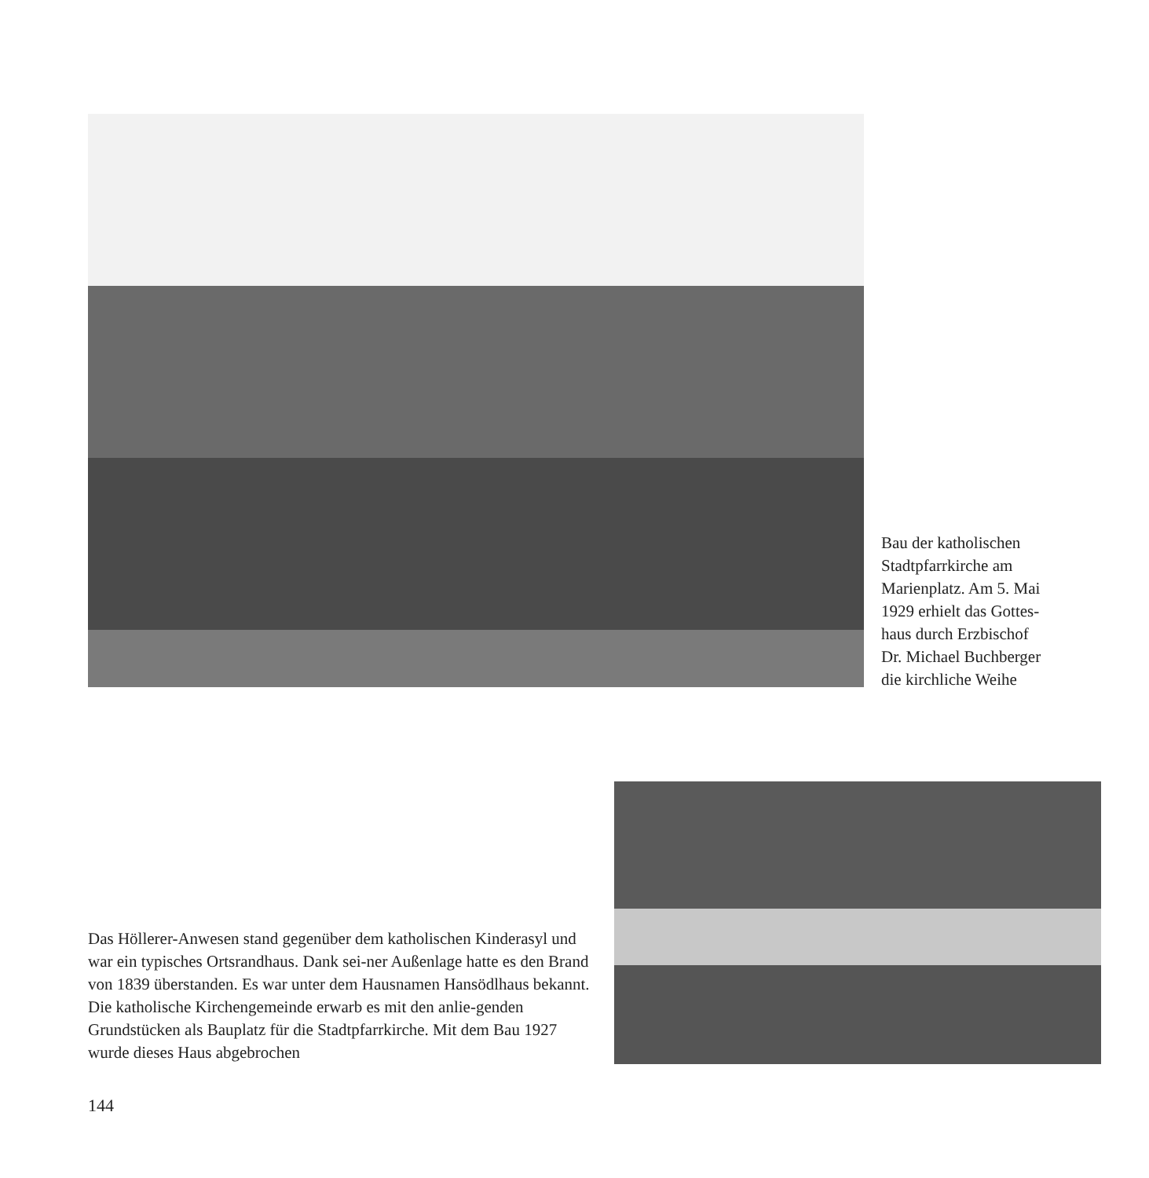Bau der katholischen
Stadtpfarrkirche am
Marienplatz. Am 5. Mai
1929 erhielt das Gottes-
haus durch Erzbischof
Dr. Michael Buchberger
die kirchliche Weihe
Das Höllerer-Anwesen stand gegenüber dem katholischen Kinderasyl und war ein typisches Ortsrandhaus. Dank sei-ner Außenlage hatte es den Brand von 1839 überstanden. Es war unter dem Hausnamen Hansödlhaus bekannt.
Die katholische Kirchengemeinde erwarb es mit den anlie-genden Grundstücken als Bauplatz für die Stadtpfarrkirche. Mit dem Bau 1927 wurde dieses Haus abgebrochen
144